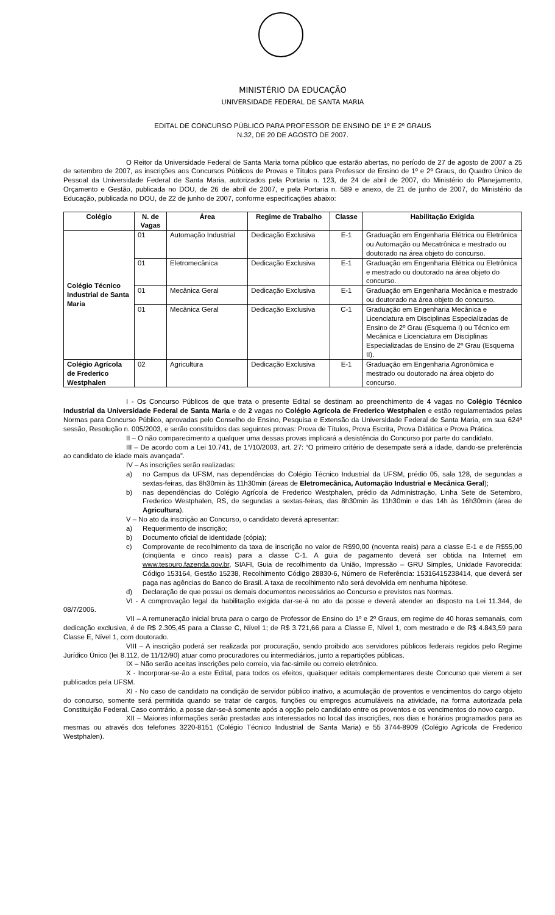MINISTÉRIO DA EDUCAÇÃO
UNIVERSIDADE FEDERAL DE SANTA MARIA
EDITAL DE CONCURSO PÚBLICO PARA PROFESSOR DE ENSINO DE 1º E 2º GRAUS
N.32, DE 20 DE AGOSTO DE 2007.
O Reitor da Universidade Federal de Santa Maria torna público que estarão abertas, no período de 27 de agosto de 2007 a 25 de setembro de 2007, as inscrições aos Concursos Públicos de Provas e Títulos para Professor de Ensino de 1º e 2º Graus, do Quadro Único de Pessoal da Universidade Federal de Santa Maria, autorizados pela Portaria n. 123, de 24 de abril de 2007, do Ministério do Planejamento, Orçamento e Gestão, publicada no DOU, de 26 de abril de 2007, e pela Portaria n. 589 e anexo, de 21 de junho de 2007, do Ministério da Educação, publicada no DOU, de 22 de junho de 2007, conforme especificações abaixo:
| Colégio | N. de Vagas | Área | Regime de Trabalho | Classe | Habilitação Exigida |
| --- | --- | --- | --- | --- | --- |
| Colégio Técnico Industrial de Santa Maria | 01 | Automação Industrial | Dedicação Exclusiva | E-1 | Graduação em Engenharia Elétrica ou Eletrônica ou Automação ou Mecatrônica e mestrado ou doutorado na área objeto do concurso. |
| | 01 | Eletromecânica | Dedicação Exclusiva | E-1 | Graduação em Engenharia Elétrica ou Eletrônica e mestrado ou doutorado na área objeto do concurso. |
| | 01 | Mecânica Geral | Dedicação Exclusiva | E-1 | Graduação em Engenharia Mecânica e mestrado ou doutorado na área objeto do concurso. |
| | 01 | Mecânica Geral | Dedicação Exclusiva | C-1 | Graduação em Engenharia Mecânica e Licenciatura em Disciplinas Especializadas de Ensino de 2º Grau (Esquema I) ou Técnico em Mecânica e Licenciatura em Disciplinas Especializadas de Ensino de 2º Grau (Esquema II). |
| Colégio Agrícola de Frederico Westphalen | 02 | Agricultura | Dedicação Exclusiva | E-1 | Graduação em Engenharia Agronômica e mestrado ou doutorado na área objeto do concurso. |
I - Os Concurso Públicos de que trata o presente Edital se destinam ao preenchimento de 4 vagas no Colégio Técnico Industrial da Universidade Federal de Santa Maria e de 2 vagas no Colégio Agrícola de Frederico Westphalen e estão regulamentados pelas Normas para Concurso Público, aprovadas pelo Conselho de Ensino, Pesquisa e Extensão da Universidade Federal de Santa Maria, em sua 624ª sessão, Resolução n. 005/2003, e serão constituídos das seguintes provas: Prova de Títulos, Prova Escrita, Prova Didática e Prova Prática.
II – O não comparecimento a qualquer uma dessas provas implicará a desistência do Concurso por parte do candidato.
III – De acordo com a Lei 10.741, de 1°/10/2003, art. 27: “O primeiro critério de desempate será a idade, dando-se preferência ao candidato de idade mais avançada”.
IV – As inscrições serão realizadas:
a) no Campus da UFSM, nas dependências do Colégio Técnico Industrial da UFSM, prédio 05, sala 128, de segundas a sextas-feiras, das 8h30min às 11h30min (áreas de Eletromecânica, Automação Industrial e Mecânica Geral);
b) nas dependências do Colégio Agrícola de Frederico Westphalen, prédio da Administração, Linha Sete de Setembro, Frederico Westphalen, RS, de segundas a sextas-feiras, das 8h30min às 11h30min e das 14h às 16h30min (área de Agricultura).
V – No ato da inscrição ao Concurso, o candidato deverá apresentar:
a) Requerimento de inscrição;
b) Documento oficial de identidade (cópia);
c) Comprovante de recolhimento da taxa de inscrição no valor de R$90,00 (noventa reais) para a classe E-1 e de R$55,00 (cinqüenta e cinco reais) para a classe C-1. A guia de pagamento deverá ser obtida na Internet em www.tesouro.fazenda.gov.br, SIAFI, Guia de recolhimento da União, Impressão – GRU Simples, Unidade Favorecida: Código 153164, Gestão 15238, Recolhimento Código 28830-6, Número de Referência: 15316415238414, que deverá ser paga nas agências do Banco do Brasil. A taxa de recolhimento não será devolvida em nenhuma hipótese.
d) Declaração de que possui os demais documentos necessários ao Concurso e previstos nas Normas.
VI - A comprovação legal da habilitação exigida dar-se-á no ato da posse e deverá atender ao disposto na Lei 11.344, de 08/7/2006.
VII – A remuneração inicial bruta para o cargo de Professor de Ensino do 1º e 2º Graus, em regime de 40 horas semanais, com dedicação exclusiva, é de R$ 2.305,45 para a Classe C, Nível 1; de R$ 3.721,66 para a Classe E, Nível 1, com mestrado e de R$ 4.843,59 para Classe E, Nível 1, com doutorado.
VIII – A inscrição poderá ser realizada por procuração, sendo proibido aos servidores públicos federais regidos pelo Regime Jurídico Único (lei 8.112, de 11/12/90) atuar como procuradores ou intermediários, junto a repartições públicas.
IX – Não serão aceitas inscrições pelo correio, via fac-simile ou correio eletrônico.
X - Incorporar-se-ão a este Edital, para todos os efeitos, quaisquer editais complementares deste Concurso que vierem a ser publicados pela UFSM.
XI - No caso de candidato na condição de servidor público inativo, a acumulação de proventos e vencimentos do cargo objeto do concurso, somente será permitida quando se tratar de cargos, funções ou empregos acumuláveis na atividade, na forma autorizada pela Constituição Federal. Caso contrário, a posse dar-se-á somente após a opção pelo candidato entre os proventos e os vencimentos do novo cargo.
XII – Maiores informações serão prestadas aos interessados no local das inscrições, nos dias e horários programados para as mesmas ou através dos telefones 3220-8151 (Colégio Técnico Industrial de Santa Maria) e 55 3744-8909 (Colégio Agrícola de Frederico Westphalen).